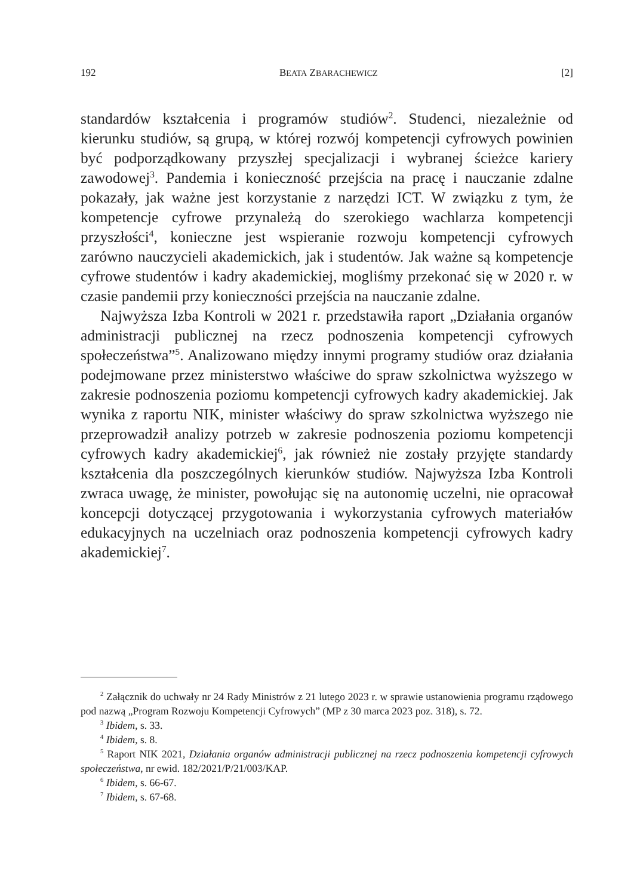192 BEATA ZBARACHEWICZ [2]
standardów kształcenia i programów studiów<sup>2</sup>. Studenci, niezależnie od kierunku studiów, są grupą, w której rozwój kompetencji cyfrowych powinien być podporządkowany przyszłej specjalizacji i wybranej ścieżce kariery zawodowej<sup>3</sup>. Pandemia i konieczność przejścia na pracę i nauczanie zdalne pokazały, jak ważne jest korzystanie z narzędzi ICT. W związku z tym, że kompetencje cyfrowe przynależą do szerokiego wachlarza kompetencji przyszłości<sup>4</sup>, konieczne jest wspieranie rozwoju kompetencji cyfrowych zarówno nauczycieli akademickich, jak i studentów. Jak ważne są kompetencje cyfrowe studentów i kadry akademickiej, mogliśmy przekonać się w 2020 r. w czasie pandemii przy konieczności przejścia na nauczanie zdalne.
Najwyższa Izba Kontroli w 2021 r. przedstawiła raport „Działania organów administracji publicznej na rzecz podnoszenia kompetencji cyfrowych społeczeństwa”<sup>5</sup>. Analizowano między innymi programy studiów oraz działania podejmowane przez ministerstwo właściwe do spraw szkolnictwa wyższego w zakresie podnoszenia poziomu kompetencji cyfrowych kadry akademickiej. Jak wynika z raportu NIK, minister właściwy do spraw szkolnictwa wyższego nie przeprowadził analizy potrzeb w zakresie podnoszenia poziomu kompetencji cyfrowych kadry akademickiej<sup>6</sup>, jak również nie zostały przyjęte standardy kształcenia dla poszczególnych kierunków studiów. Najwyższa Izba Kontroli zwraca uwagę, że minister, powołując się na autonomię uczelni, nie opracował koncepcji dotyczącej przygotowania i wykorzystania cyfrowych materiałów edukacyjnych na uczelniach oraz podnoszenia kompetencji cyfrowych kadry akademickiej<sup>7</sup>.
<sup>2</sup> Załącznik do uchwały nr 24 Rady Ministrów z 21 lutego 2023 r. w sprawie ustanowienia programu rządowego pod nazwą „Program Rozwoju Kompetencji Cyfrowych” (MP z 30 marca 2023 poz. 318), s. 72.
<sup>3</sup> Ibidem, s. 33.
<sup>4</sup> Ibidem, s. 8.
<sup>5</sup> Raport NIK 2021, Działania organów administracji publicznej na rzecz podnoszenia kompetencji cyfrowych społeczeństwa, nr ewid. 182/2021/P/21/003/KAP.
<sup>6</sup> Ibidem, s. 66-67.
<sup>7</sup> Ibidem, s. 67-68.